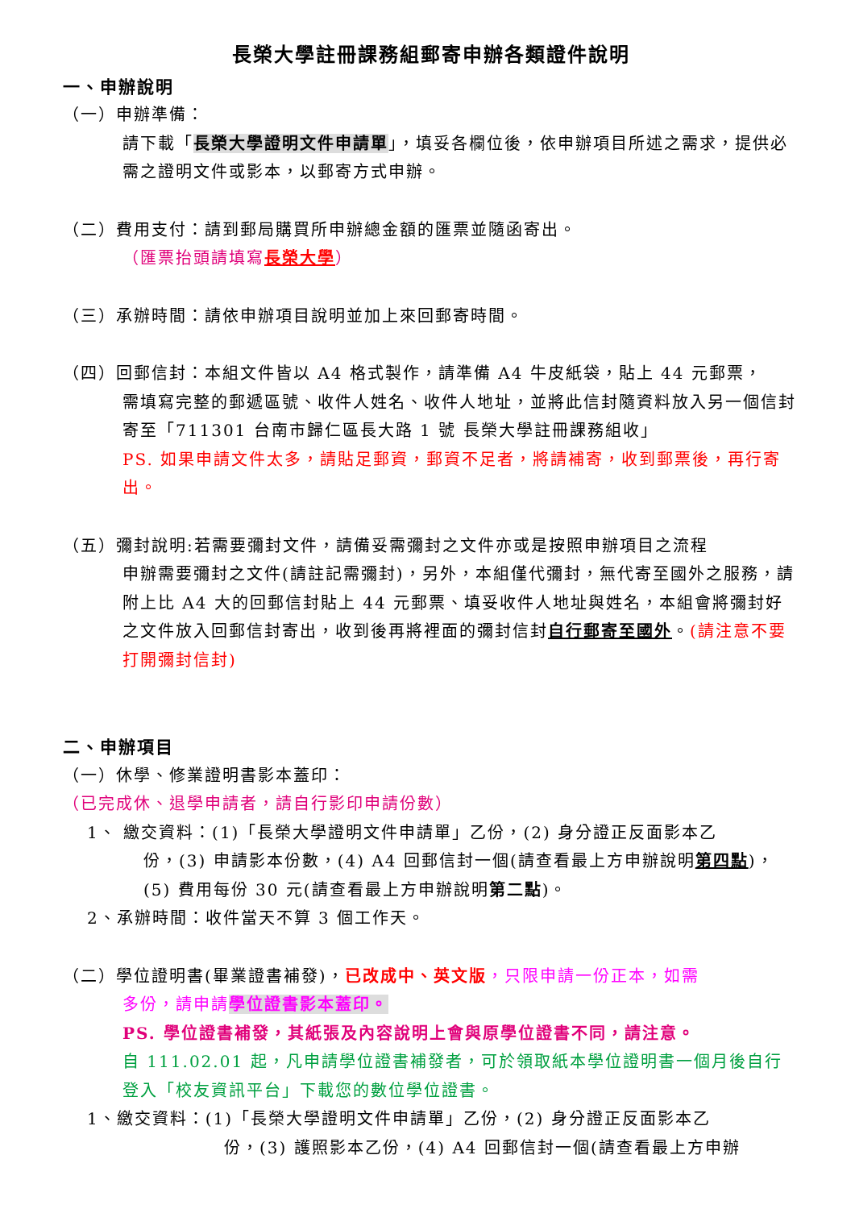長榮大學註冊課務組郵寄申辦各類證件說明
一、申辦說明
（一）申辦準備：
請下載「長榮大學證明文件申請單」，填妥各欄位後，依申辦項目所述之需求，提供必需之證明文件或影本，以郵寄方式申辦。
（二）費用支付：請到郵局購買所申辦總金額的匯票並隨函寄出。
（匯票抬頭請填寫長榮大學）
（三）承辦時間：請依申辦項目說明並加上來回郵寄時間。
（四）回郵信封：本組文件皆以 A4 格式製作，請準備 A4 牛皮紙袋，貼上 44 元郵票，
需填寫完整的郵遞區號、收件人姓名、收件人地址，並將此信封隨資料放入另一個信封寄至「711301 台南市歸仁區長大路 1 號 長榮大學註冊課務組收」
PS. 如果申請文件太多，請貼足郵資，郵資不足者，將請補寄，收到郵票後，再行寄出。
（五）彌封說明:若需要彌封文件，請備妥需彌封之文件亦或是按照申辦項目之流程
申辦需要彌封之文件(請註記需彌封)，另外，本組僅代彌封，無代寄至國外之服務，請附上比 A4 大的回郵信封貼上 44 元郵票、填妥收件人地址與姓名，本組會將彌封好之文件放入回郵信封寄出，收到後再將裡面的彌封信封自行郵寄至國外。(請注意不要打開彌封信封)
二、申辦項目
（一）休學、修業證明書影本蓋印：
（已完成休、退學申請者，請自行影印申請份數）
1、 繳交資料：(1)「長榮大學證明文件申請單」乙份，(2) 身分證正反面影本乙
份，(3) 申請影本份數，(4) A4 回郵信封一個(請查看最上方申辦說明第四點)，(5) 費用每份 30 元(請查看最上方申辦說明第二點)。
2、承辦時間：收件當天不算 3 個工作天。
（二）學位證明書(畢業證書補發)，已改成中、英文版，只限申請一份正本，如需
多份，請申請學位證書影本蓋印。
PS. 學位證書補發，其紙張及內容說明上會與原學位證書不同，請注意。
自 111.02.01 起，凡申請學位證書補發者，可於領取紙本學位證明書一個月後自行登入「校友資訊平台」下載您的數位學位證書。
1、繳交資料：(1)「長榮大學證明文件申請單」乙份，(2) 身分證正反面影本乙
份，(3) 護照影本乙份，(4) A4 回郵信封一個(請查看最上方申辦